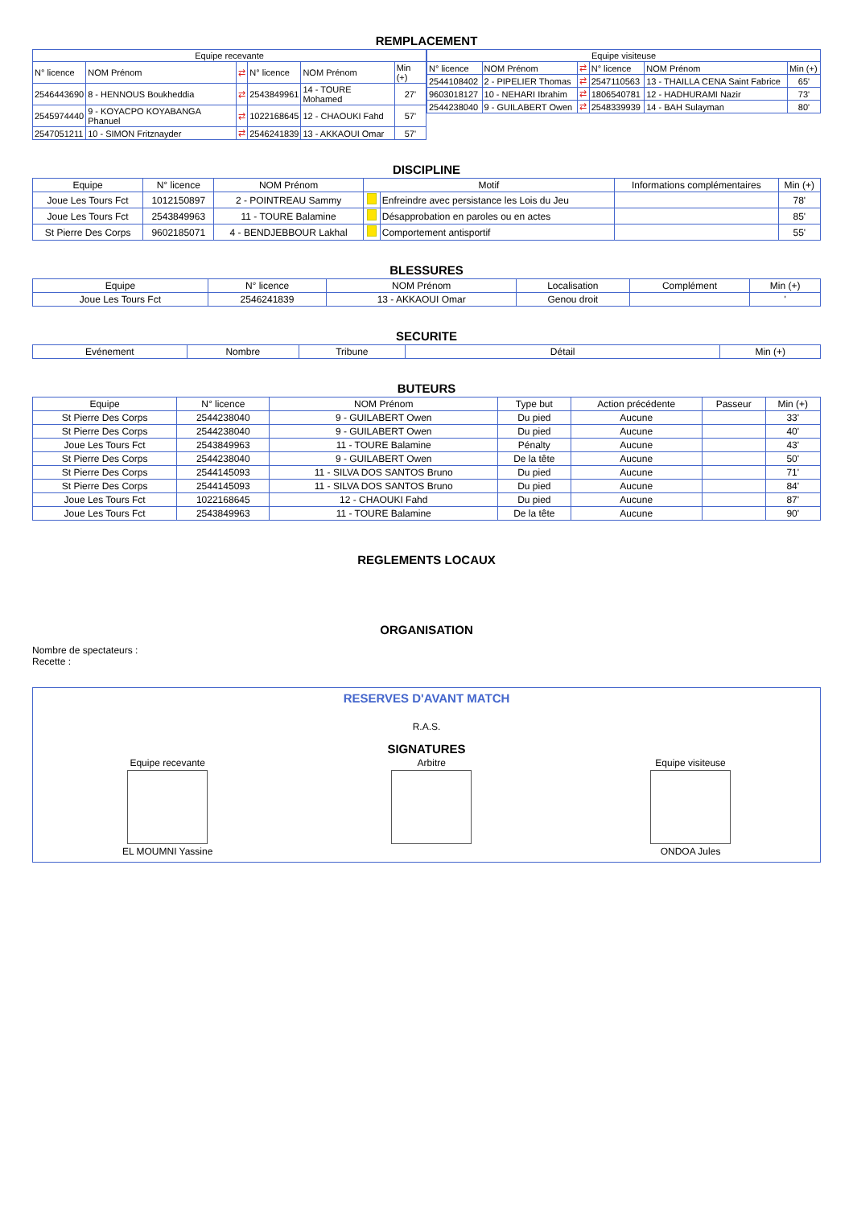REMPLACEMENT
| Equipe recevante | | | | | |
| --- | --- | --- | --- | --- | --- |
| N° licence | NOM Prénom | ⇄ | N° licence | NOM Prénom | Min (+) |
| 2546443690 | 8 - HENNOUS Boukheddia | ⇄ | 2543849961 | 14 - TOURE Mohamed | 27' |
| 2545974440 | 9 - KOYACPO KOYABANGA Phanuel | ⇄ | 1022168645 | 12 - CHAOUKI Fahd | 57' |
| 2547051211 | 10 - SIMON Fritznayder | ⇄ | 2546241839 | 13 - AKKAOUI Omar | 57' |
| Equipe visiteuse | | | | | |
| --- | --- | --- | --- | --- | --- |
| N° licence | NOM Prénom | ⇄ | N° licence | NOM Prénom | Min (+) |
| 2544108402 | 2 - PIPELIER Thomas | ⇄ | 2547110563 | 13 - THAILLA CENA Saint Fabrice | 65' |
| 9603018127 | 10 - NEHARI Ibrahim | ⇄ | 1806540781 | 12 - HADHURAMI Nazir | 73' |
| 2544238040 | 9 - GUILABERT Owen | ⇄ | 2548339939 | 14 - BAH Sulayman | 80' |
DISCIPLINE
| Equipe | N° licence | NOM Prénom | Motif | | Informations complémentaires | Min (+) |
| --- | --- | --- | --- | --- | --- | --- |
| Joue Les Tours Fct | 1012150897 | 2 - POINTREAU Sammy | | Enfreindre avec persistance les Lois du Jeu | | 78' |
| Joue Les Tours Fct | 2543849963 | 11 - TOURE Balamine | | Désapprobation en paroles ou en actes | | 85' |
| St Pierre Des Corps | 9602185071 | 4 - BENDJEBBOUR Lakhal | | Comportement antisportif | | 55' |
BLESSURES
| Equipe | N° licence | NOM Prénom | Localisation | Complément | Min (+) |
| --- | --- | --- | --- | --- | --- |
| Joue Les Tours Fct | 2546241839 | 13 - AKKAOUI Omar | Genou droit | | ' |
SECURITE
| Evénement | Nombre | Tribune | Détail | Min (+) |
| --- | --- | --- | --- | --- |
BUTEURS
| Equipe | N° licence | NOM Prénom | Type but | Action précédente | Passeur | Min (+) |
| --- | --- | --- | --- | --- | --- | --- |
| St Pierre Des Corps | 2544238040 | 9 - GUILABERT Owen | Du pied | Aucune | | 33' |
| St Pierre Des Corps | 2544238040 | 9 - GUILABERT Owen | Du pied | Aucune | | 40' |
| Joue Les Tours Fct | 2543849963 | 11 - TOURE Balamine | Pénalty | Aucune | | 43' |
| St Pierre Des Corps | 2544238040 | 9 - GUILABERT Owen | De la tête | Aucune | | 50' |
| St Pierre Des Corps | 2544145093 | 11 - SILVA DOS SANTOS Bruno | Du pied | Aucune | | 71' |
| St Pierre Des Corps | 2544145093 | 11 - SILVA DOS SANTOS Bruno | Du pied | Aucune | | 84' |
| Joue Les Tours Fct | 1022168645 | 12 - CHAOUKI Fahd | Du pied | Aucune | | 87' |
| Joue Les Tours Fct | 2543849963 | 11 - TOURE Balamine | De la tête | Aucune | | 90' |
REGLEMENTS LOCAUX
ORGANISATION
Nombre de spectateurs :
Recette :
RESERVES D'AVANT MATCH
R.A.S.
SIGNATURES
Equipe recevante
EL MOUMNI Yassine
Arbitre Equipe visiteuse
ONDOA Jules